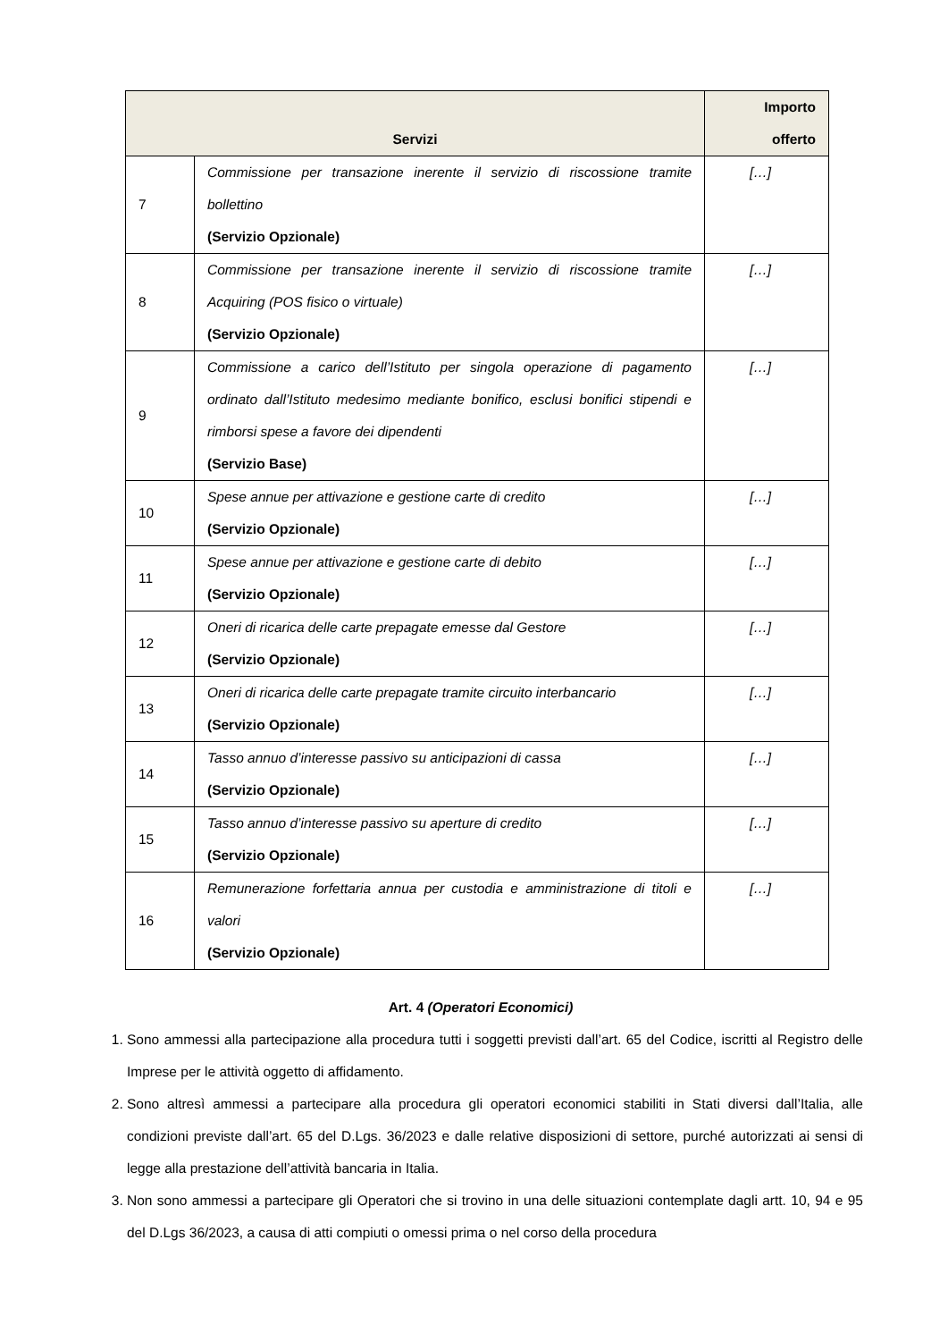| Servizi | | Importo offerto |
| --- | --- | --- |
| 7 | Commissione per transazione inerente il servizio di riscossione tramite bollettino (Servizio Opzionale) | […] |
| 8 | Commissione per transazione inerente il servizio di riscossione tramite Acquiring (POS fisico o virtuale) (Servizio Opzionale) | […] |
| 9 | Commissione a carico dell’Istituto per singola operazione di pagamento ordinato dall’Istituto medesimo mediante bonifico, esclusi bonifici stipendi e rimborsi spese a favore dei dipendenti (Servizio Base) | […] |
| 10 | Spese annue per attivazione e gestione carte di credito (Servizio Opzionale) | […] |
| 11 | Spese annue per attivazione e gestione carte di debito (Servizio Opzionale) | […] |
| 12 | Oneri di ricarica delle carte prepagate emesse dal Gestore (Servizio Opzionale) | […] |
| 13 | Oneri di ricarica delle carte prepagate tramite circuito interbancario (Servizio Opzionale) | […] |
| 14 | Tasso annuo d’interesse passivo su anticipazioni di cassa (Servizio Opzionale) | […] |
| 15 | Tasso annuo d’interesse passivo su aperture di credito (Servizio Opzionale) | […] |
| 16 | Remunerazione forfettaria annua per custodia e amministrazione di titoli e valori (Servizio Opzionale) | […] |
Art. 4 (Operatori Economici)
1. Sono ammessi alla partecipazione alla procedura tutti i soggetti previsti dall’art. 65 del Codice, iscritti al Registro delle Imprese per le attività oggetto di affidamento.
2. Sono altresì ammessi a partecipare alla procedura gli operatori economici stabiliti in Stati diversi dall’Italia, alle condizioni previste dall’art. 65 del D.Lgs. 36/2023 e dalle relative disposizioni di settore, purché autorizzati ai sensi di legge alla prestazione dell’attività bancaria in Italia.
3. Non sono ammessi a partecipare gli Operatori che si trovino in una delle situazioni contemplate dagli artt. 10, 94 e 95 del D.Lgs 36/2023, a causa di atti compiuti o omessi prima o nel corso della procedura